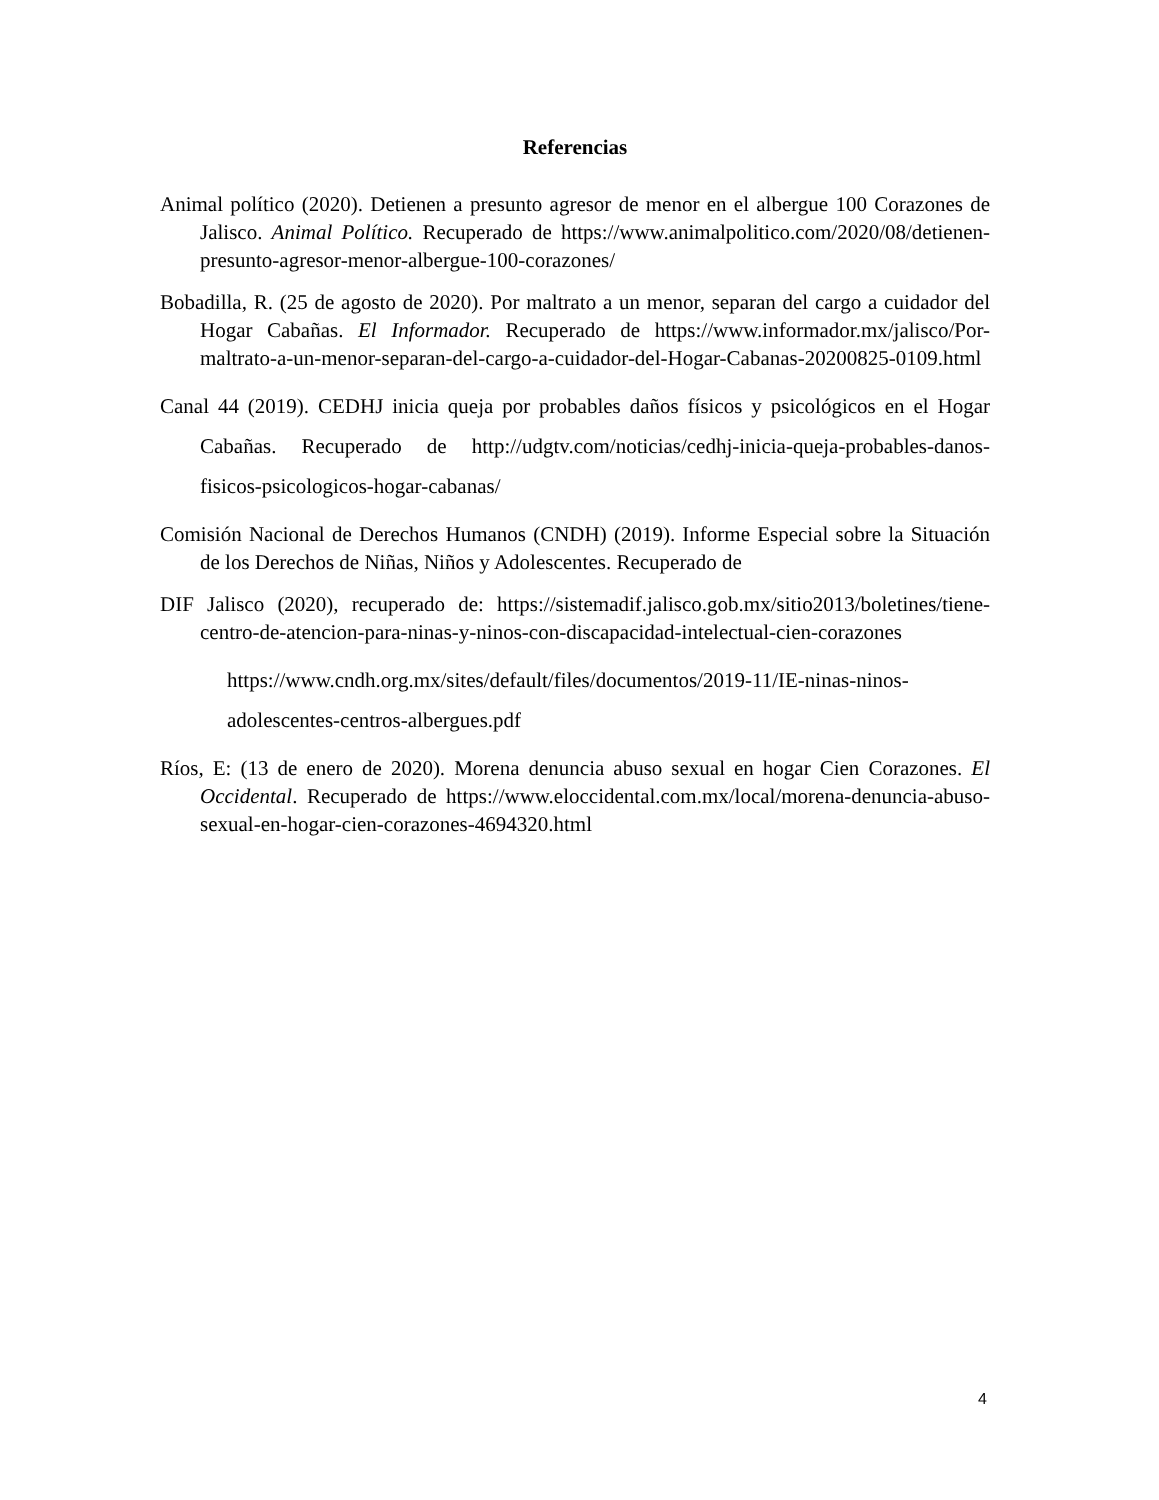Referencias
Animal político (2020). Detienen a presunto agresor de menor en el albergue 100 Corazones de Jalisco. Animal Político. Recuperado de https://www.animalpolitico.com/2020/08/detienen-presunto-agresor-menor-albergue-100-corazones/
Bobadilla, R. (25 de agosto de 2020). Por maltrato a un menor, separan del cargo a cuidador del Hogar Cabañas. El Informador. Recuperado de https://www.informador.mx/jalisco/Por-maltrato-a-un-menor-separan-del-cargo-a-cuidador-del-Hogar-Cabanas-20200825-0109.html
Canal 44 (2019). CEDHJ inicia queja por probables daños físicos y psicológicos en el Hogar Cabañas. Recuperado de http://udgtv.com/noticias/cedhj-inicia-queja-probables-danos-fisicos-psicologicos-hogar-cabanas/
Comisión Nacional de Derechos Humanos (CNDH) (2019). Informe Especial sobre la Situación de los Derechos de Niñas, Niños y Adolescentes. Recuperado de
DIF Jalisco (2020), recuperado de: https://sistemadif.jalisco.gob.mx/sitio2013/boletines/tiene-centro-de-atencion-para-ninas-y-ninos-con-discapacidad-intelectual-cien-corazones
https://www.cndh.org.mx/sites/default/files/documentos/2019-11/IE-ninas-ninos-adolescentes-centros-albergues.pdf
Ríos, E: (13 de enero de 2020). Morena denuncia abuso sexual en hogar Cien Corazones. El Occidental. Recuperado de https://www.eloccidental.com.mx/local/morena-denuncia-abuso-sexual-en-hogar-cien-corazones-4694320.html
4